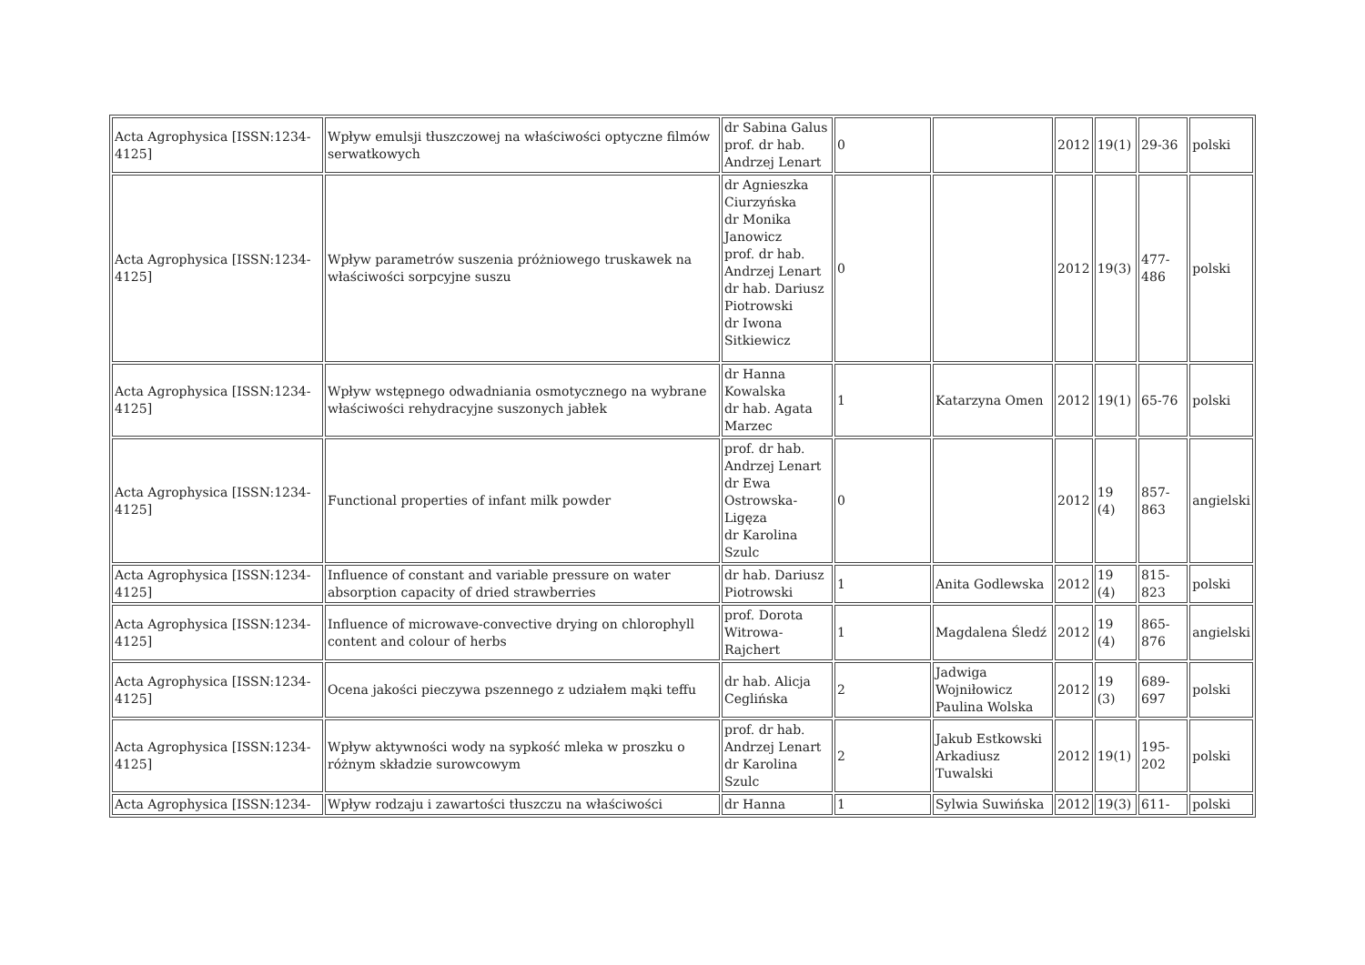| Acta Agrophysica [ISSN:1234-4125] | Wpływ emulsji tłuszczowej na właściwości optyczne filmów serwatkowych | dr Sabina Galus prof. dr hab. Andrzej Lenart | 0 | | 2012 | 19(1) | 29-36 | polski |
| Acta Agrophysica [ISSN:1234-4125] | Wpływ parametrów suszenia próżniowego truskawek na właściwości sorpcyjne suszu | dr Agnieszka Ciurzyńska dr Monika Janowicz prof. dr hab. Andrzej Lenart dr hab. Dariusz Piotrowski dr Iwona Sitkiewicz | 0 | | 2012 | 19(3) | 477-486 | polski |
| Acta Agrophysica [ISSN:1234-4125] | Wpływ wstępnego odwadniania osmotycznego na wybrane właściwości rehydracyjne suszonych jabłek | dr Hanna Kowalska dr hab. Agata Marzec | 1 | Katarzyna Omen | 2012 | 19(1) | 65-76 | polski |
| Acta Agrophysica [ISSN:1234-4125] | Functional properties of infant milk powder | prof. dr hab. Andrzej Lenart dr Ewa Ostrowska-Ligęza dr Karolina Szulc | 0 | | 2012 | 19 (4) | 857-863 | angielski |
| Acta Agrophysica [ISSN:1234-4125] | Influence of constant and variable pressure on water absorption capacity of dried strawberries | dr hab. Dariusz Piotrowski | 1 | Anita Godlewska | 2012 | 19 (4) | 815-823 | polski |
| Acta Agrophysica [ISSN:1234-4125] | Influence of microwave-convective drying on chlorophyll content and colour of herbs | prof. Dorota Witrowa-Rajchert | 1 | Magdalena Śledź | 2012 | 19 (4) | 865-876 | angielski |
| Acta Agrophysica [ISSN:1234-4125] | Ocena jakości pieczywa pszennego z udziałem mąki teffu | dr hab. Alicja Ceglińska | 2 | Jadwiga Wojniłowicz Paulina Wolska | 2012 | 19 (3) | 689-697 | polski |
| Acta Agrophysica [ISSN:1234-4125] | Wpływ aktywności wody na sypkość mleka w proszku o różnym składzie surowcowym | prof. dr hab. Andrzej Lenart dr Karolina Szulc | 2 | Jakub Estkowski Arkadiusz Tuwalski | 2012 | 19(1) | 195-202 | polski |
| Acta Agrophysica [ISSN:1234- | Wpływ rodzaju i zawartości tłuszczu na właściwości | dr Hanna | 1 | Sylwia Suwińska | 2012 | 19(3) | 611- | polski |